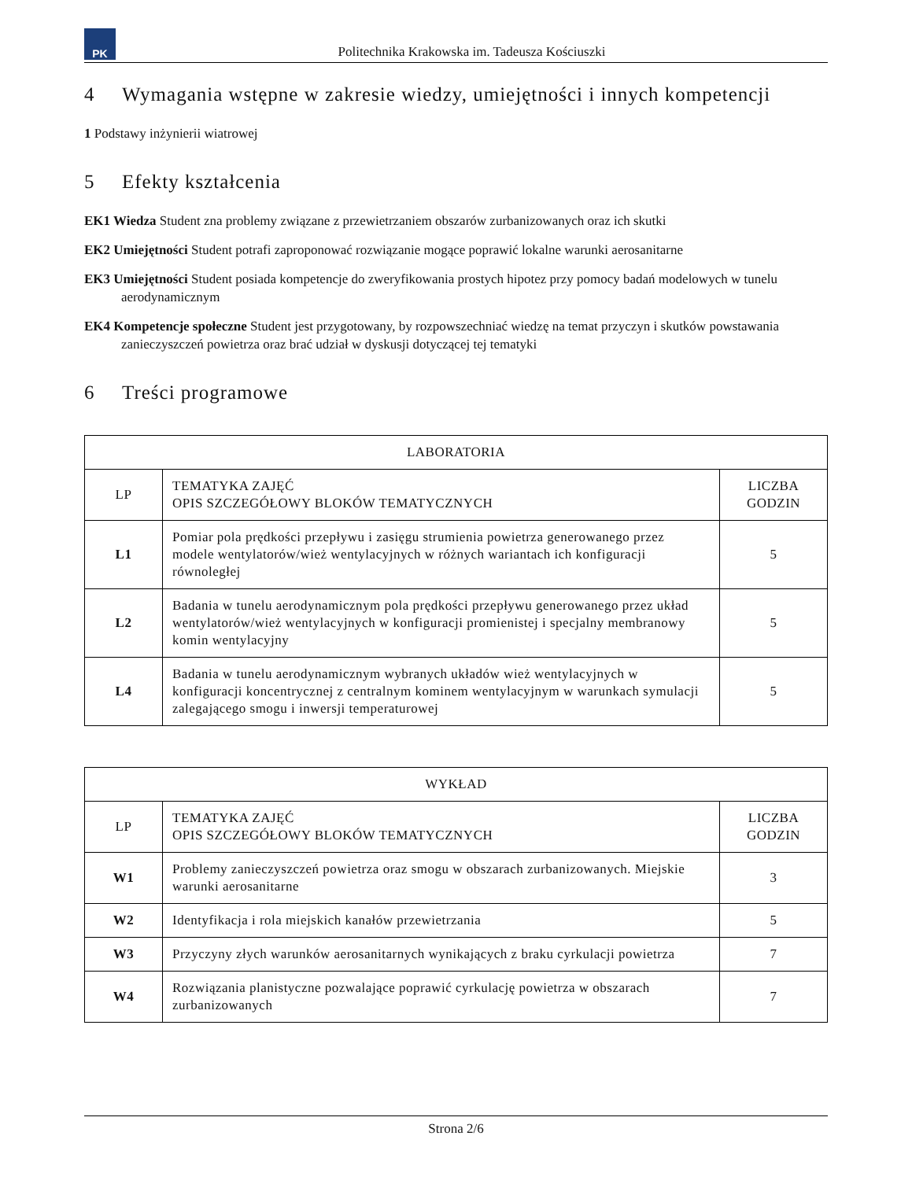PK
Politechnika Krakowska im. Tadeusza Kościuszki
4 Wymagania wstępne w zakresie wiedzy, umiejętności i innych kompetencji
1 Podstawy inżynierii wiatrowej
5 Efekty kształcenia
EK1 Wiedza Student zna problemy związane z przewietrzaniem obszarów zurbanizowanych oraz ich skutki
EK2 Umiejętności Student potrafi zaproponować rozwiązanie mogące poprawić lokalne warunki aerosanitarne
EK3 Umiejętności Student posiada kompetencje do zweryfikowania prostych hipotez przy pomocy badań modelowych w tunelu aerodynamicznym
EK4 Kompetencje społeczne Student jest przygotowany, by rozpowszechniać wiedzę na temat przyczyn i skutków powstawania zanieczyszczeń powietrza oraz brać udział w dyskusji dotyczącej tej tematyki
6 Treści programowe
| LABORATORIA | | |
| --- | --- | --- |
| LP | TEMATYKA ZAJĘĆ OPIS SZCZEGÓŁOWY BLOKÓW TEMATYCZNYCH | LICZBA GODZIN |
| L1 | Pomiar pola prędkości przepływu i zasięgu strumienia powietrza generowanego przez modele wentylatorów/wież wentylacyjnych w różnych wariantach ich konfiguracji równoległej | 5 |
| L2 | Badania w tunelu aerodynamicznym pola prędkości przepływu generowanego przez układ wentylatorów/wież wentylacyjnych w konfiguracji promienistej i specjalny membranowy komin wentylacyjny | 5 |
| L4 | Badania w tunelu aerodynamicznym wybranych układów wież wentylacyjnych w konfiguracji koncentrycznej z centralnym kominem wentylacyjnym w warunkach symulacji zalegającego smogu i inwersji temperaturowej | 5 |
| WYKŁAD | | |
| --- | --- | --- |
| LP | TEMATYKA ZAJĘĆ OPIS SZCZEGÓŁOWY BLOKÓW TEMATYCZNYCH | LICZBA GODZIN |
| W1 | Problemy zanieczyszczeń powietrza oraz smogu w obszarach zurbanizowanych. Miejskie warunki aerosanitarne | 3 |
| W2 | Identyfikacja i rola miejskich kanałów przewietrzania | 5 |
| W3 | Przyczyny złych warunków aerosanitarnych wynikających z braku cyrkulacji powietrza | 7 |
| W4 | Rozwiązania planistyczne pozwalające poprawić cyrkulację powietrza w obszarach zurbanizowanych | 7 |
Strona 2/6